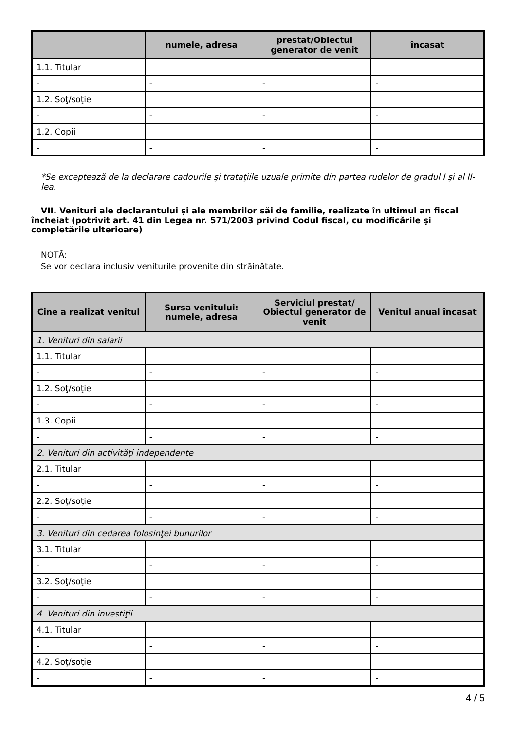| | numele, adresa | prestat/Obiectul generator de venit | încasat |
| --- | --- | --- | --- |
| 1.1. Titular | | | |
| - | - | - | - |
| 1.2. Soţ/soţie | | | |
| - | - | - | - |
| 1.2. Copii | | | |
| - | - | - | - |
*Se exceptează de la declarare cadourile şi trataţiile uzuale primite din partea rudelor de gradul I şi al II-lea.
VII. Venituri ale declarantului şi ale membrilor săi de familie, realizate în ultimul an fiscal încheiat (potrivit art. 41 din Legea nr. 571/2003 privind Codul fiscal, cu modificările şi completările ulterioare)
NOTĂ:
Se vor declara inclusiv veniturile provenite din străinătate.
| Cine a realizat venitul | Sursa venitului: numele, adresa | Serviciul prestat/ Obiectul generator de venit | Venitul anual încasat |
| --- | --- | --- | --- |
| 1. Venituri din salarii | | | |
| 1.1. Titular | | | |
| - | - | - | - |
| 1.2. Soţ/soţie | | | |
| - | - | - | - |
| 1.3. Copii | | | |
| - | - | - | - |
| 2. Venituri din activităţi independente | | | |
| 2.1. Titular | | | |
| - | - | - | - |
| 2.2. Soţ/soţie | | | |
| - | - | - | - |
| 3. Venituri din cedarea folosinţei bunurilor | | | |
| 3.1. Titular | | | |
| - | - | - | - |
| 3.2. Soţ/soţie | | | |
| - | - | - | - |
| 4. Venituri din investiţii | | | |
| 4.1. Titular | | | |
| - | - | - | - |
| 4.2. Soţ/soţie | | | |
| - | - | - | - |
4 / 5